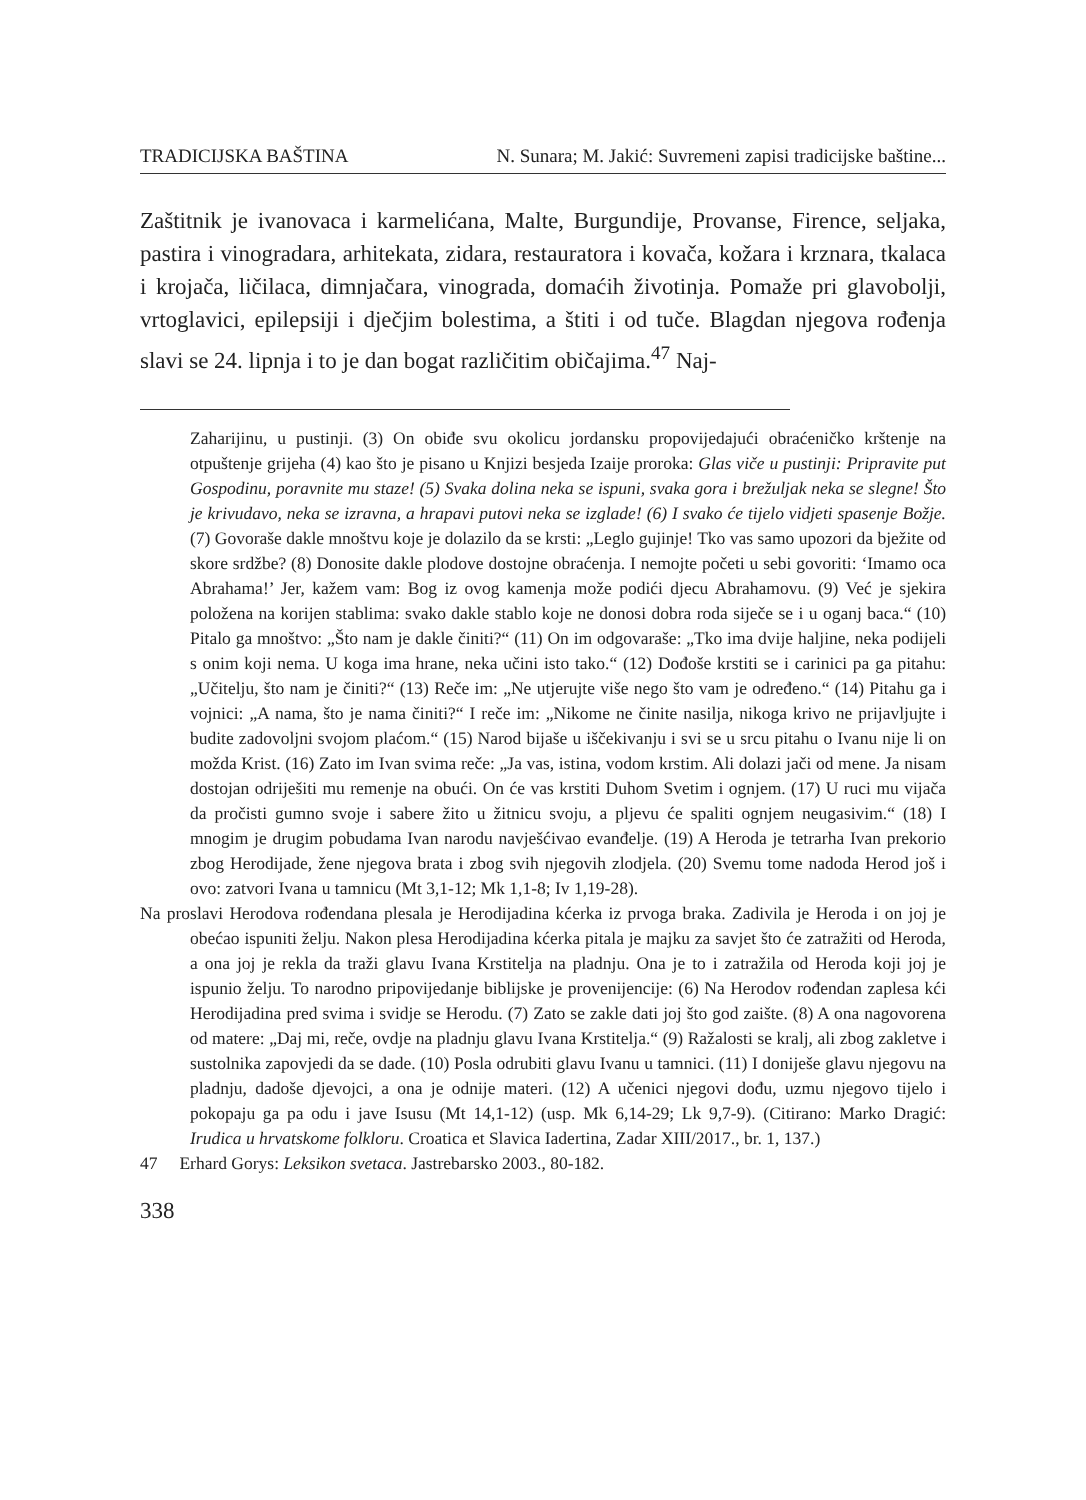TRADICIJSKA BAŠTINA N. Sunara; M. Jakić: Suvremeni zapisi tradicijske baštine...
Zaštitnik je ivanovaca i karmelićana, Malte, Burgundije, Provanse, Firence, seljaka, pastira i vinogradara, arhitekata, zidara, restauratora i kovača, kožara i krznara, tkalaca i krojača, ličilaca, dimnjačara, vinograda, domaćih životinja. Pomaže pri glavobolji, vrtoglavici, epilepsiji i dječjim bolestima, a štiti i od tuče. Blagdan njegova rođenja slavi se 24. lipnja i to je dan bogat različitim običajima.<sup>47</sup> Naj-
Zaharijinu, u pustinji. (3) On obiđe svu okolicu jordansku propovijedajući obraćeničko krštenje na otpuštenje grijeha (4) kao što je pisano u Knjizi besjeda Izaije proroka: Glas viče u pustinji: Pripravite put Gospodinu, poravnite mu staze! (5) Svaka dolina neka se ispuni, svaka gora i brežuljak neka se slegne! Što je krivudavo, neka se izravna, a hrapavi putovi neka se izglade! (6) I svako će tijelo vidjeti spasenje Božje. (7) Govoraše dakle mnoštvu koje je dolazilo da se krsti: „Leglo gujinje! Tko vas samo upozori da bježite od skore srdžbe? (8) Donosite dakle plodove dostojne obraćenja. I nemojte početi u sebi govoriti: ‘Imamo oca Abrahama!’ Jer, kažem vam: Bog iz ovog kamenja može podići djecu Abrahamovu. (9) Već je sjekira položena na korijen stablima: svako dakle stablo koje ne donosi dobra roda siječe se i u oganj baca.“ (10) Pitalo ga mnoštvo: „Što nam je dakle činiti?“ (11) On im odgovaraše: „Tko ima dvije haljine, neka podijeli s onim koji nema. U koga ima hrane, neka učini isto tako.“ (12) Dođoše krstiti se i carinici pa ga pitahu: „Učitelju, što nam je činiti?“ (13) Reče im: „Ne utjerujte više nego što vam je određeno.“ (14) Pitahu ga i vojnici: „A nama, što je nama činiti?“ I reče im: „Nikome ne činite nasilja, nikoga krivo ne prijavljujte i budite zadovoljni svojom plaćom.“ (15) Narod bijaše u iščekivanju i svi se u srcu pitahu o Ivanu nije li on možda Krist. (16) Zato im Ivan svima reče: „Ja vas, istina, vodom krstim. Ali dolazi jači od mene. Ja nisam dostojan odriješiti mu remenje na obući. On će vas krstiti Duhom Svetim i ognjem. (17) U ruci mu vijača da pročisti gumno svoje i sabere žito u žitnicu svoju, a pljevu će spaliti ognjem neugasivim.“ (18) I mnogim je drugim pobudama Ivan narodu navješćivao evanđelje. (19) A Heroda je tetrarha Ivan prekorio zbog Herodijade, žene njegova brata i zbog svih njegovih zlodjela. (20) Svemu tome nadoda Herod još i ovo: zatvori Ivana u tamnicu (Mt 3,1-12; Mk 1,1-8; Iv 1,19-28).
Na proslavi Herodova rođendana plesala je Herodijadina kćerka iz prvoga braka. Zadivila je Heroda i on joj je obećao ispuniti želju. Nakon plesa Herodijadina kćerka pitala je majku za savjet što će zatražiti od Heroda, a ona joj je rekla da traži glavu Ivana Krstitelja na pladnju. Ona je to i zatražila od Heroda koji joj je ispunio želju. To narodno pripovijedanje biblijske je provenijencije: (6) Na Herodov rođendan zaplesa kći Herodijadina pred svima i svidje se Herodu. (7) Zato se zakle dati joj što god zaište. (8) A ona nagovorena od matere: „Daj mi, reče, ovdje na pladnju glavu Ivana Krstitelja.“ (9) Ražalosti se kralj, ali zbog zakletve i sustolnika zapovjedi da se dade. (10) Posla odrubiti glavu Ivanu u tamnici. (11) I doniješe glavu njegovu na pladnju, dadoše djevojci, a ona je odnije materi. (12) A učenici njegovi dođu, uzmu njegovo tijelo i pokopaju ga pa odu i jave Isusu (Mt 14,1-12) (usp. Mk 6,14-29; Lk 9,7-9). (Citirano: Marko Dragić: Irudica u hrvatskome folkloru. Croatica et Slavica Iadertina, Zadar XIII/2017., br. 1, 137.)
47 Erhard Gorys: Leksikon svetaca. Jastrebarsko 2003., 80-182.
338